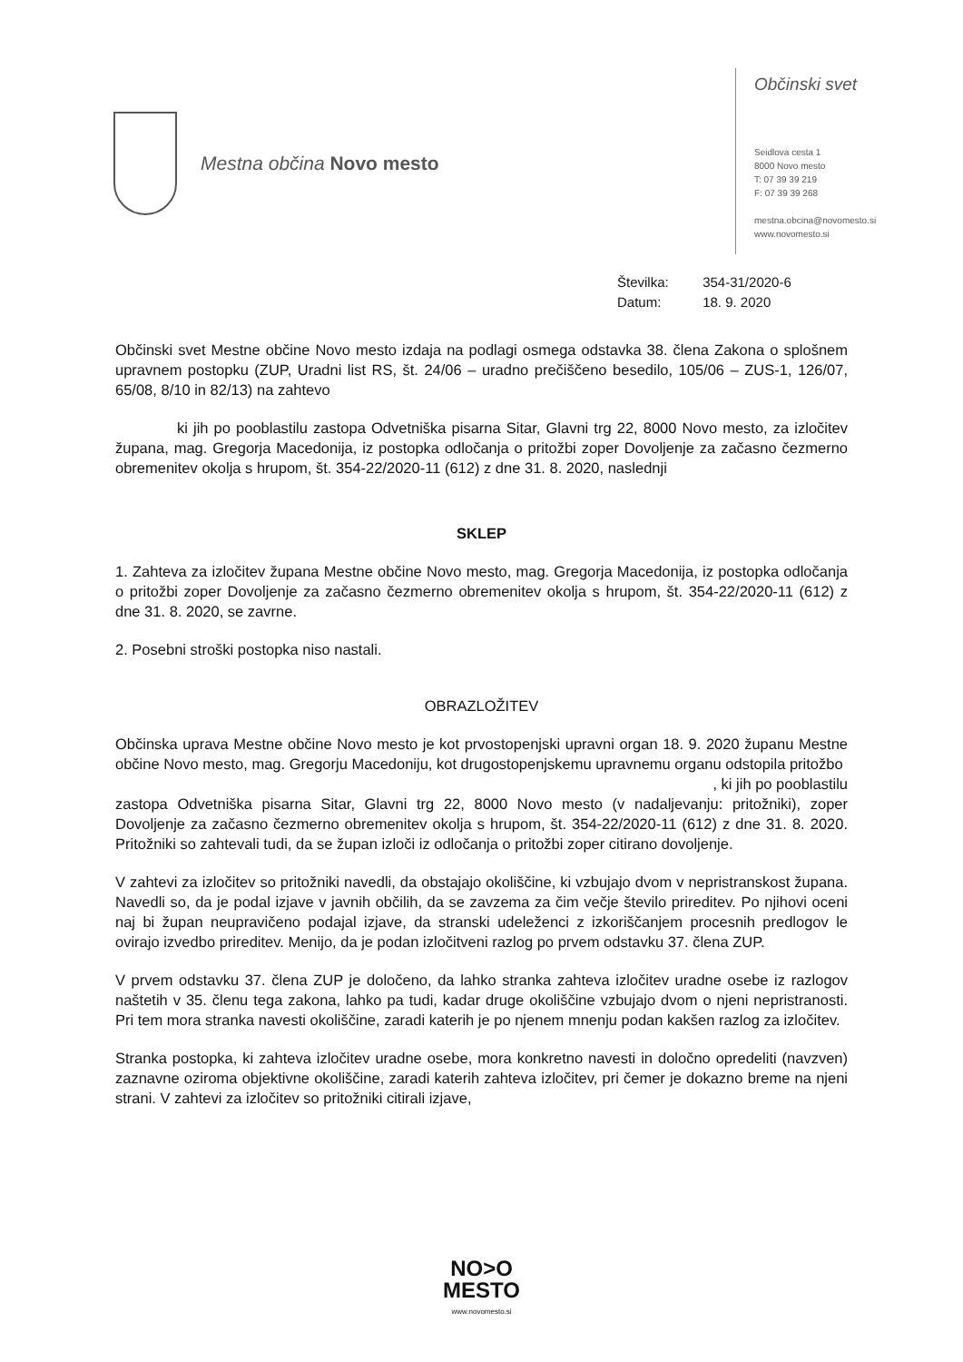Mestna občina Novo mesto
Občinski svet
Seidlova cesta 1
8000 Novo mesto
T: 07 39 39 219
F: 07 39 39 268
mestna.obcina@novomesto.si
www.novomesto.si
Številka: 354-31/2020-6
Datum: 18. 9. 2020
Občinski svet Mestne občine Novo mesto izdaja na podlagi osmega odstavka 38. člena Zakona o splošnem upravnem postopku (ZUP, Uradni list RS, št. 24/06 – uradno prečiščeno besedilo, 105/06 – ZUS-1, 126/07, 65/08, 8/10 in 82/13) na zahtevo
ki jih po pooblastilu zastopa Odvetniška pisarna Sitar, Glavni trg 22, 8000 Novo mesto, za izločitev župana, mag. Gregorja Macedonija, iz postopka odločanja o pritožbi zoper Dovoljenje za začasno čezmerno obremenitev okolja s hrupom, št. 354-22/2020-11 (612) z dne 31. 8. 2020, naslednji
SKLEP
1. Zahteva za izločitev župana Mestne občine Novo mesto, mag. Gregorja Macedonija, iz postopka odločanja o pritožbi zoper Dovoljenje za začasno čezmerno obremenitev okolja s hrupom, št. 354-22/2020-11 (612) z dne 31. 8. 2020, se zavrne.
2. Posebni stroški postopka niso nastali.
OBRAZLOŽITEV
Občinska uprava Mestne občine Novo mesto je kot prvostopenjski upravni organ 18. 9. 2020 županu Mestne občine Novo mesto, mag. Gregorju Macedoniju, kot drugostopenjskemu upravnemu organu odstopila pritožbo
, ki jih po pooblastilu
zastopa Odvetniška pisarna Sitar, Glavni trg 22, 8000 Novo mesto (v nadaljevanju: pritožniki), zoper Dovoljenje za začasno čezmerno obremenitev okolja s hrupom, št. 354-22/2020-11 (612) z dne 31. 8. 2020. Pritožniki so zahtevali tudi, da se župan izloči iz odločanja o pritožbi zoper citirano dovoljenje.
V zahtevi za izločitev so pritožniki navedli, da obstajajo okoliščine, ki vzbujajo dvom v nepristranskost župana. Navedli so, da je podal izjave v javnih občilih, da se zavzema za čim večje število prireditev. Po njihovi oceni naj bi župan neupravičeno podajal izjave, da stranski udeleženci z izkoriščanjem procesnih predlogov le ovirajo izvedbo prireditev. Menijo, da je podan izločitveni razlog po prvem odstavku 37. člena ZUP.
V prvem odstavku 37. člena ZUP je določeno, da lahko stranka zahteva izločitev uradne osebe iz razlogov naštetih v 35. členu tega zakona, lahko pa tudi, kadar druge okoliščine vzbujajo dvom o njeni nepristranosti. Pri tem mora stranka navesti okoliščine, zaradi katerih je po njenem mnenju podan kakšen razlog za izločitev.
Stranka postopka, ki zahteva izločitev uradne osebe, mora konkretno navesti in določno opredeliti (navzven) zaznavne oziroma objektivne okoliščine, zaradi katerih zahteva izločitev, pri čemer je dokazno breme na njeni strani. V zahtevi za izločitev so pritožniki citirali izjave,
NO>O
MESTO
www.novomesto.si